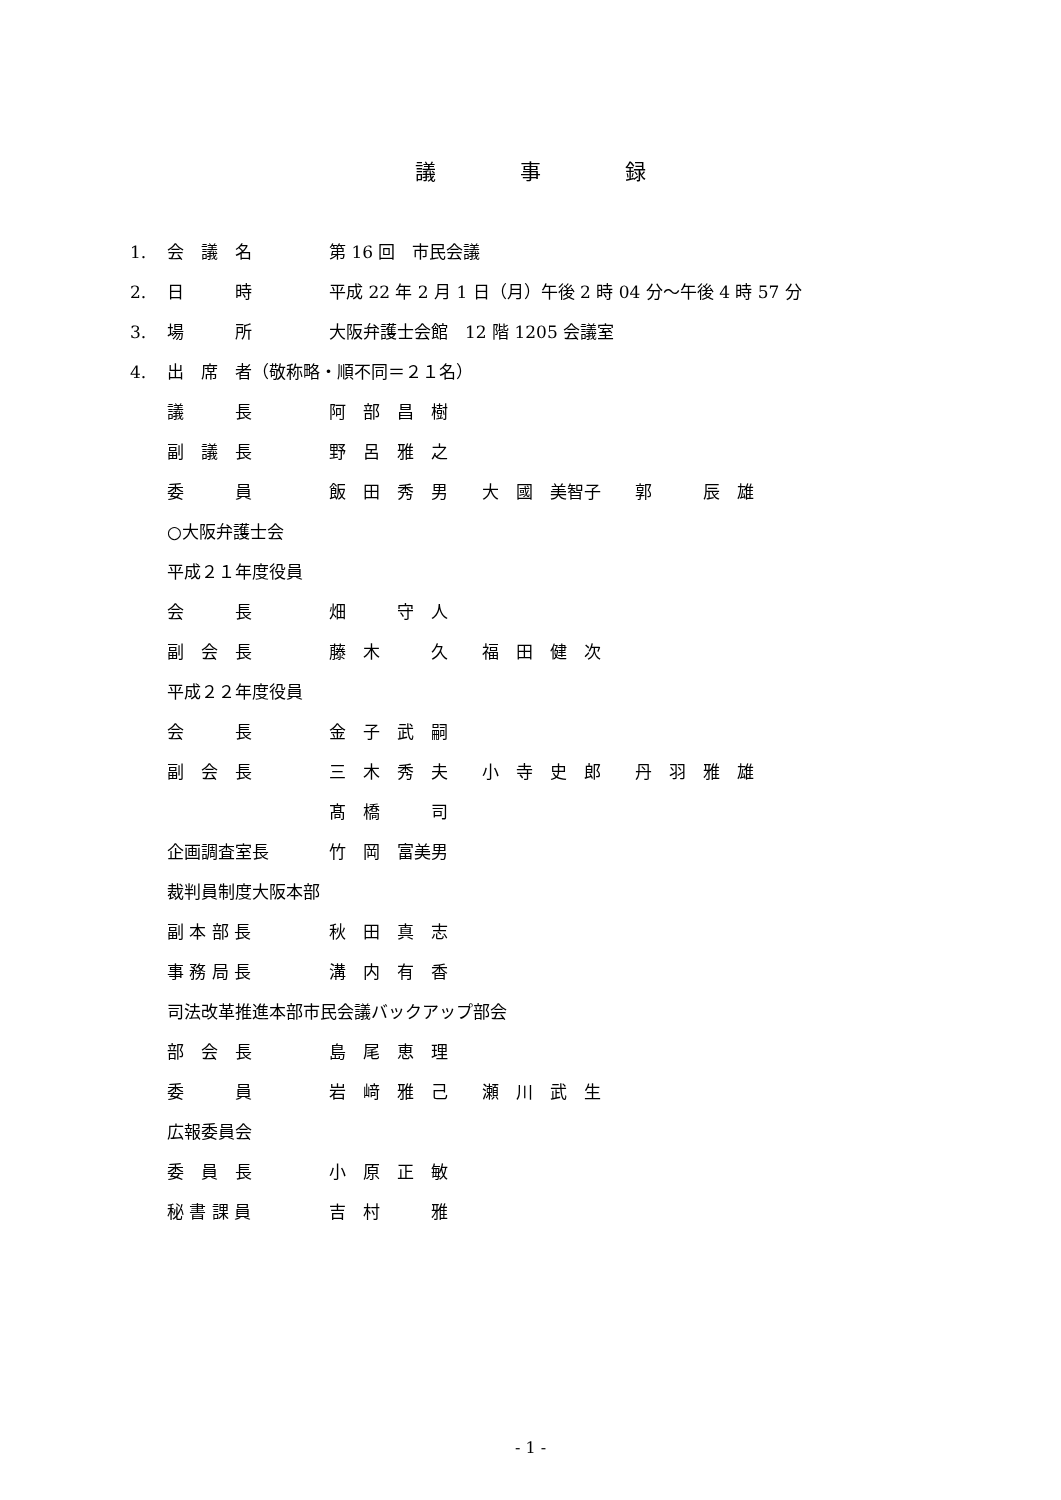議　　　　事　　　　録
1. 会　議　名 第 16 回　市民会議
2. 日　　　時 平成 22 年 2 月 1 日（月）午後 2 時 04 分～午後 4 時 57 分
3. 場　　　所 大阪弁護士会館　12 階 1205 会議室
4. 出　席　者（敬称略・順不同＝２１名）
議　　　長 阿　部　昌　樹
副　議　長 野　呂　雅　之
委　　　員 飯　田　秀　男　　大　國　美智子　　郭　　　辰　雄
○大阪弁護士会
平成２１年度役員
会　　　長 畑　　　守　人
副　会　長 藤　木　　　久　　福　田　健　次
平成２２年度役員
会　　　長 金　子　武　嗣
副　会　長 三　木　秀　夫　　小　寺　史　郎　　丹　羽　雅　雄
髙　橋　　　司
企画調査室長 竹　岡　富美男
裁判員制度大阪本部
副 本 部 長 秋　田　真　志
事 務 局 長 溝　内　有　香
司法改革推進本部市民会議バックアップ部会
部　会　長 島　尾　恵　理
委　　　員 岩　﨑　雅　己　　瀬　川　武　生
広報委員会
委　員　長 小　原　正　敏
秘 書 課 員 吉　村　　　雅
- 1 -